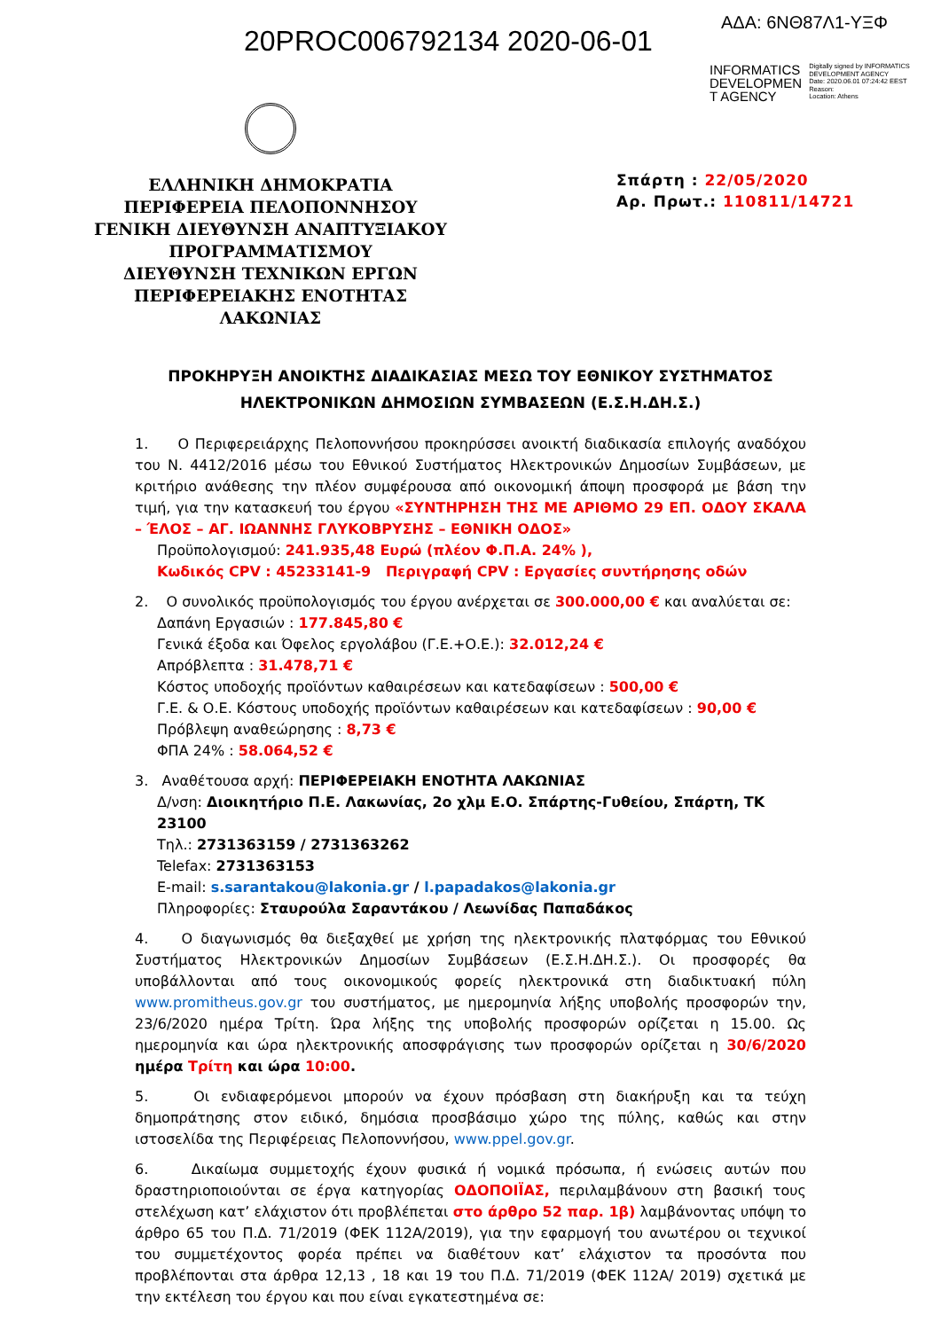20PROC006792134 2020-06-01
ΑΔΑ: 6ΝΘ87Λ1-ΥΞΦ
INFORMATICS
DEVELOPMEN
T AGENCY
Digitally signed by INFORMATICS DEVELOPMENT AGENCY
Date: 2020.06.01 07:24:42 EEST
Reason:
Location: Athens
ΕΛΛΗΝΙΚΗ ΔΗΜΟΚΡΑΤΙΑ
ΠΕΡΙΦΕΡΕΙΑ ΠΕΛΟΠΟΝΝΗΣΟΥ
ΓΕΝΙΚΗ ΔΙΕΥΘΥΝΣΗ ΑΝΑΠΤΥΞΙΑΚΟΥ
ΠΡΟΓΡΑΜΜΑΤΙΣΜΟΥ
ΔΙΕΥΘΥΝΣΗ ΤΕΧΝΙΚΩΝ ΕΡΓΩΝ
ΠΕΡΙΦΕΡΕΙΑΚΗΣ ΕΝΟΤΗΤΑΣ ΛΑΚΩΝΙΑΣ
Σπάρτη : 22/05/2020
Αρ. Πρωτ.: 110811/14721
ΠΡΟΚΗΡΥΞΗ ΑΝΟΙΚΤΗΣ ΔΙΑΔΙΚΑΣΙΑΣ ΜΕΣΩ ΤΟΥ ΕΘΝΙΚΟΥ ΣΥΣΤΗΜΑΤΟΣ
ΗΛΕΚΤΡΟΝΙΚΩΝ ΔΗΜΟΣΙΩΝ ΣΥΜΒΑΣΕΩΝ (Ε.Σ.Η.ΔΗ.Σ.)
1. Ο Περιφερειάρχης Πελοποννήσου προκηρύσσει ανοικτή διαδικασία επιλογής αναδόχου του Ν. 4412/2016 μέσω του Εθνικού Συστήματος Ηλεκτρονικών Δημοσίων Συμβάσεων, με κριτήριο ανάθεσης την πλέον συμφέρουσα από οικονομική άποψη προσφορά με βάση την τιμή, για την κατασκευή του έργου «ΣΥΝΤΗΡΗΣΗ ΤΗΣ ΜΕ ΑΡΙΘΜΟ 29 ΕΠ. ΟΔΟΥ ΣΚΑΛΑ – ΈΛΟΣ – ΑΓ. ΙΩΑΝΝΗΣ ΓΛΥΚΟΒΡΥΣΗΣ – ΕΘΝΙΚΗ ΟΔΟΣ»
Προϋπολογισμού: 241.935,48 Ευρώ (πλέον Φ.Π.Α. 24% ),
Κωδικός CPV : 45233141-9 Περιγραφή CPV : Εργασίες συντήρησης οδών
2. Ο συνολικός προϋπολογισμός του έργου ανέρχεται σε 300.000,00 € και αναλύεται σε:
Δαπάνη Εργασιών : 177.845,80 €
Γενικά έξοδα και Όφελος εργολάβου (Γ.Ε.+Ο.Ε.): 32.012,24 €
Απρόβλεπτα : 31.478,71 €
Κόστος υποδοχής προϊόντων καθαιρέσεων και κατεδαφίσεων : 500,00 €
Γ.Ε. & Ο.Ε. Κόστους υποδοχής προϊόντων καθαιρέσεων και κατεδαφίσεων : 90,00 €
Πρόβλεψη αναθεώρησης : 8,73 €
ΦΠΑ 24% : 58.064,52 €
3. Αναθέτουσα αρχή: ΠΕΡΙΦΕΡΕΙΑΚΗ ΕΝΟΤΗΤΑ ΛΑΚΩΝΙΑΣ
Δ/νση: Διοικητήριο Π.Ε. Λακωνίας, 2ο χλμ Ε.Ο. Σπάρτης-Γυθείου, Σπάρτη, ΤΚ 23100
Τηλ.: 2731363159 / 2731363262
Telefax: 2731363153
E-mail: s.sarantakou@lakonia.gr / l.papadakos@lakonia.gr
Πληροφορίες: Σταυρούλα Σαραντάκου / Λεωνίδας Παπαδάκος
4. Ο διαγωνισμός θα διεξαχθεί με χρήση της ηλεκτρονικής πλατφόρμας του Εθνικού Συστήματος Ηλεκτρονικών Δημοσίων Συμβάσεων (Ε.Σ.Η.ΔΗ.Σ.). Οι προσφορές θα υποβάλλονται από τους οικονομικούς φορείς ηλεκτρονικά στη διαδικτυακή πύλη www.promitheus.gov.gr του συστήματος, με ημερομηνία λήξης υποβολής προσφορών την, 23/6/2020 ημέρα Τρίτη. Ώρα λήξης της υποβολής προσφορών ορίζεται η 15.00. Ως ημερομηνία και ώρα ηλεκτρονικής αποσφράγισης των προσφορών ορίζεται η 30/6/2020 ημέρα Τρίτη και ώρα 10:00.
5. Οι ενδιαφερόμενοι μπορούν να έχουν πρόσβαση στη διακήρυξη και τα τεύχη δημοπράτησης στον ειδικό, δημόσια προσβάσιμο χώρο της πύλης, καθώς και στην ιστοσελίδα της Περιφέρειας Πελοποννήσου, www.ppel.gov.gr.
6. Δικαίωμα συμμετοχής έχουν φυσικά ή νομικά πρόσωπα, ή ενώσεις αυτών που δραστηριοποιούνται σε έργα κατηγορίας ΟΔΟΠΟΙΪΑΣ, περιλαμβάνουν στη βασική τους στελέχωση κατ’ ελάχιστον ότι προβλέπεται στο άρθρο 52 παρ. 1β) λαμβάνοντας υπόψη το άρθρο 65 του Π.Δ. 71/2019 (ΦΕΚ 112Α/2019), για την εφαρμογή του ανωτέρου οι τεχνικοί του συμμετέχοντος φορέα πρέπει να διαθέτουν κατ’ ελάχιστον τα προσόντα που προβλέπονται στα άρθρα 12,13 , 18 και 19 του Π.Δ. 71/2019 (ΦΕΚ 112Α/ 2019) σχετικά με την εκτέλεση του έργου και που είναι εγκατεστημένα σε: